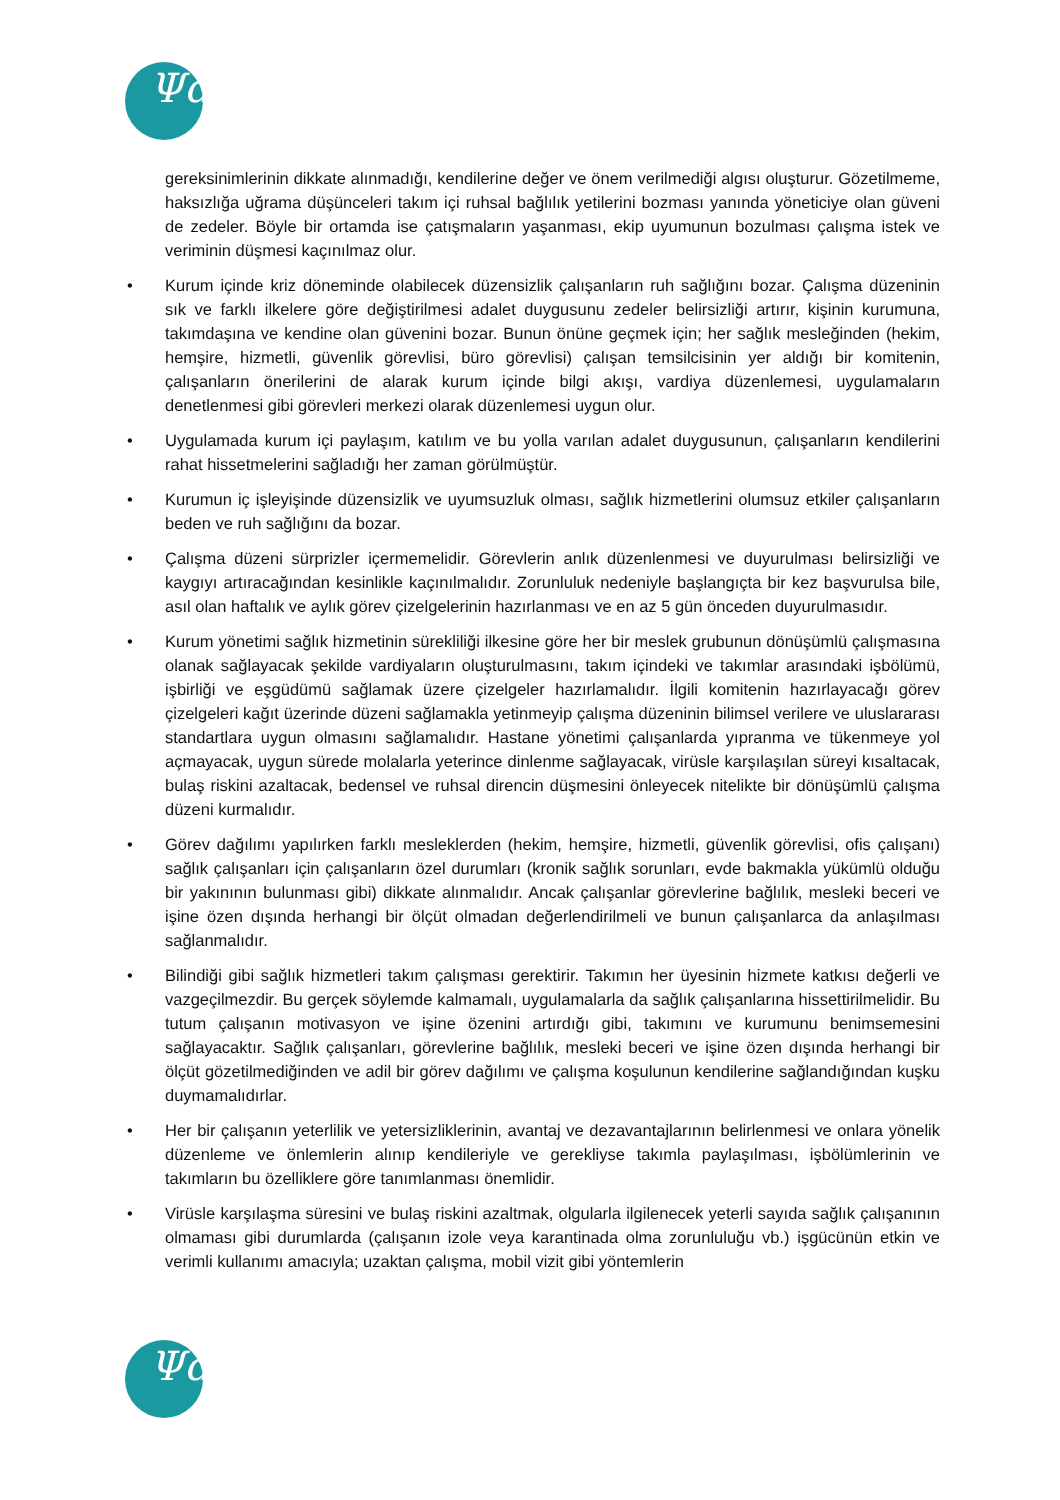Ψd
gereksinimlerinin dikkate alınmadığı, kendilerine değer ve önem verilmediği algısı oluşturur. Gözetilmeme, haksızlığa uğrama düşünceleri takım içi ruhsal bağlılık yetilerini bozması yanında yöneticiye olan güveni de zedeler. Böyle bir ortamda ise çatışmaların yaşanması, ekip uyumunun bozulması çalışma istek ve veriminin düşmesi kaçınılmaz olur.
• Kurum içinde kriz döneminde olabilecek düzensizlik çalışanların ruh sağlığını bozar. Çalışma düzeninin sık ve farklı ilkelere göre değiştirilmesi adalet duygusunu zedeler belirsizliği artırır, kişinin kurumuna, takımdaşına ve kendine olan güvenini bozar. Bunun önüne geçmek için; her sağlık mesleğinden (hekim, hemşire, hizmetli, güvenlik görevlisi, büro görevlisi) çalışan temsilcisinin yer aldığı bir komitenin, çalışanların önerilerini de alarak kurum içinde bilgi akışı, vardiya düzenlemesi, uygulamaların denetlenmesi gibi görevleri merkezi olarak düzenlemesi uygun olur.
• Uygulamada kurum içi paylaşım, katılım ve bu yolla varılan adalet duygusunun, çalışanların kendilerini rahat hissetmelerini sağladığı her zaman görülmüştür.
• Kurumun iç işleyişinde düzensizlik ve uyumsuzluk olması, sağlık hizmetlerini olumsuz etkiler çalışanların beden ve ruh sağlığını da bozar.
• Çalışma düzeni sürprizler içermemelidir. Görevlerin anlık düzenlenmesi ve duyurulması belirsizliği ve kaygıyı artıracağından kesinlikle kaçınılmalıdır. Zorunluluk nedeniyle başlangıçta bir kez başvurulsa bile, asıl olan haftalık ve aylık görev çizelgelerinin hazırlanması ve en az 5 gün önceden duyurulmasıdır.
• Kurum yönetimi sağlık hizmetinin sürekliliği ilkesine göre her bir meslek grubunun dönüşümlü çalışmasına olanak sağlayacak şekilde vardiyaların oluşturulmasını, takım içindeki ve takımlar arasındaki işbölümü, işbirliği ve eşgüdümü sağlamak üzere çizelgeler hazırlamalıdır. İlgili komitenin hazırlayacağı görev çizelgeleri kağıt üzerinde düzeni sağlamakla yetinmeyip çalışma düzeninin bilimsel verilere ve uluslararası standartlara uygun olmasını sağlamalıdır. Hastane yönetimi çalışanlarda yıpranma ve tükenmeye yol açmayacak, uygun sürede molalarla yeterince dinlenme sağlayacak, virüsle karşılaşılan süreyi kısaltacak, bulaş riskini azaltacak, bedensel ve ruhsal direncin düşmesini önleyecek nitelikte bir dönüşümlü çalışma düzeni kurmalıdır.
• Görev dağılımı yapılırken farklı mesleklerden (hekim, hemşire, hizmetli, güvenlik görevlisi, ofis çalışanı) sağlık çalışanları için çalışanların özel durumları (kronik sağlık sorunları, evde bakmakla yükümlü olduğu bir yakınının bulunması gibi) dikkate alınmalıdır. Ancak çalışanlar görevlerine bağlılık, mesleki beceri ve işine özen dışında herhangi bir ölçüt olmadan değerlendirilmeli ve bunun çalışanlarca da anlaşılması sağlanmalıdır.
• Bilindiği gibi sağlık hizmetleri takım çalışması gerektirir. Takımın her üyesinin hizmete katkısı değerli ve vazgeçilmezdir. Bu gerçek söylemde kalmamalı, uygulamalarla da sağlık çalışanlarına hissettirilmelidir. Bu tutum çalışanın motivasyon ve işine özenini artırdığı gibi, takımını ve kurumunu benimsemesini sağlayacaktır. Sağlık çalışanları, görevlerine bağlılık, mesleki beceri ve işine özen dışında herhangi bir ölçüt gözetilmediğinden ve adil bir görev dağılımı ve çalışma koşulunun kendilerine sağlandığından kuşku duymamalıdırlar.
• Her bir çalışanın yeterlilik ve yetersizliklerinin, avantaj ve dezavantajlarının belirlenmesi ve onlara yönelik düzenleme ve önlemlerin alınıp kendileriyle ve gerekliyse takımla paylaşılması, işbölümlerinin ve takımların bu özelliklere göre tanımlanması önemlidir.
• Virüsle karşılaşma süresini ve bulaş riskini azaltmak, olgularla ilgilenecek yeterli sayıda sağlık çalışanının olmaması gibi durumlarda (çalışanın izole veya karantinada olma zorunluluğu vb.) işgücünün etkin ve verimli kullanımı amacıyla; uzaktan çalışma, mobil vizit gibi yöntemlerin
Ψd